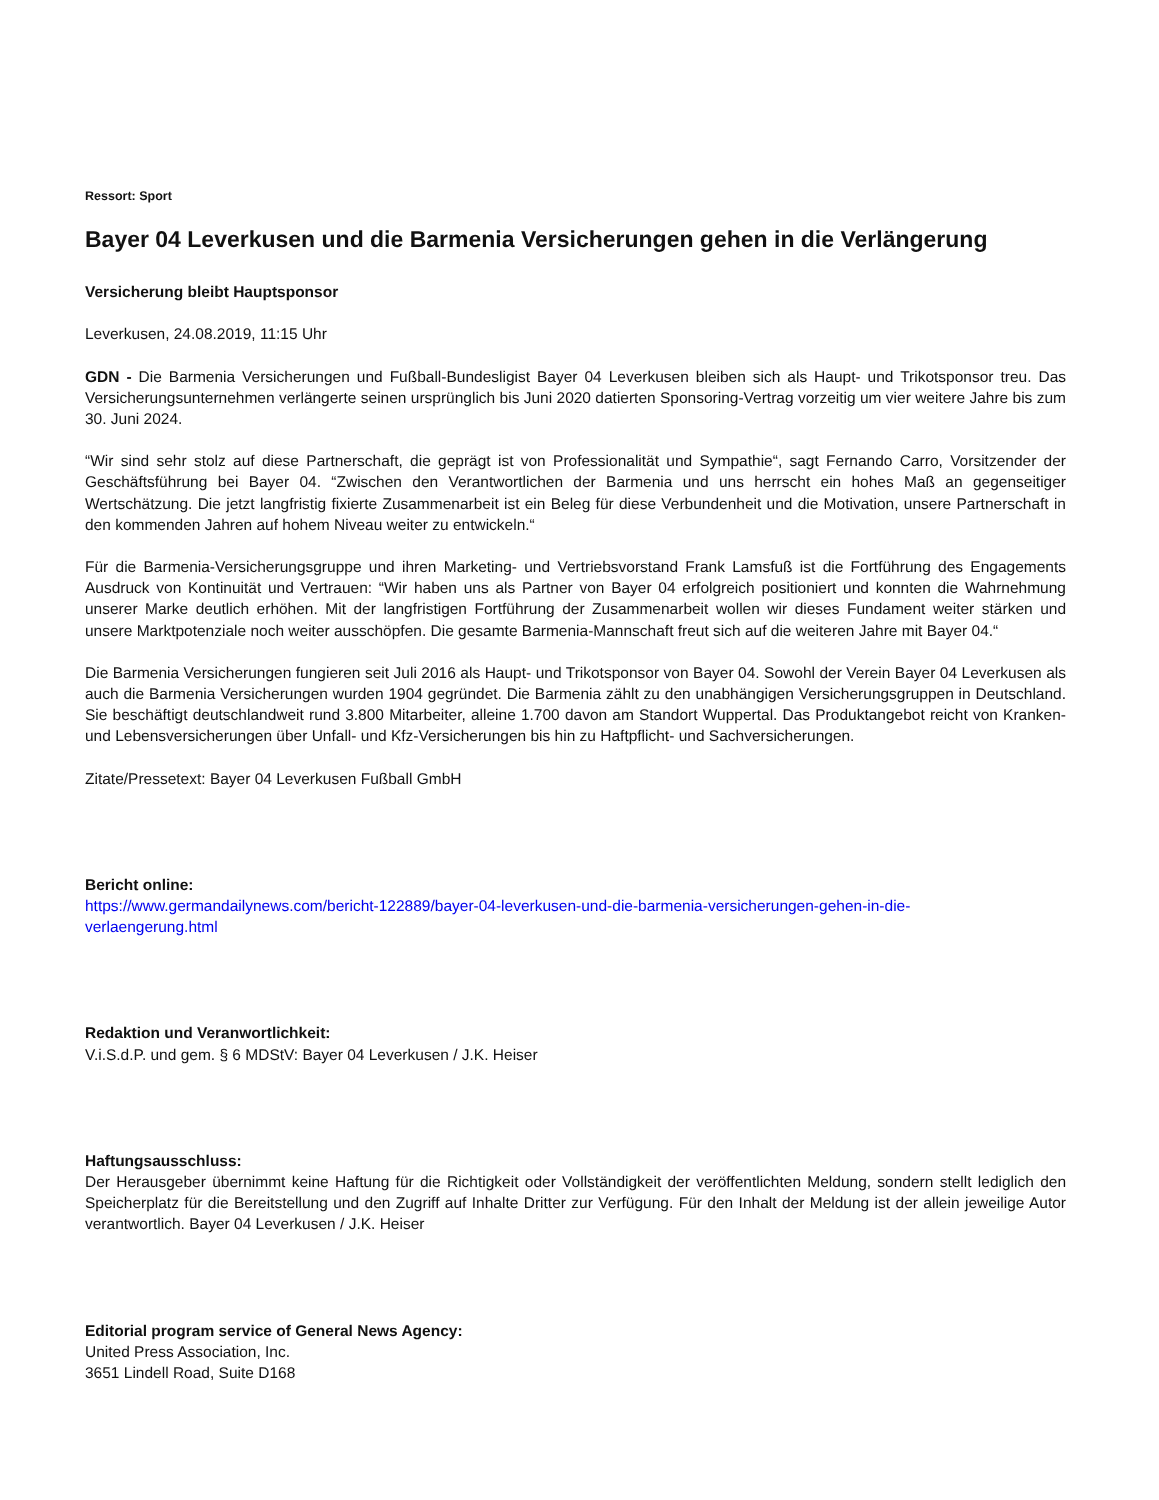Ressort: Sport
Bayer 04 Leverkusen und die Barmenia Versicherungen gehen in die Verlängerung
Versicherung bleibt Hauptsponsor
Leverkusen, 24.08.2019, 11:15 Uhr
GDN - Die Barmenia Versicherungen und Fußball-Bundesligist Bayer 04 Leverkusen bleiben sich als Haupt- und Trikotsponsor treu. Das Versicherungsunternehmen verlängerte seinen ursprünglich bis Juni 2020 datierten Sponsoring-Vertrag vorzeitig um vier weitere Jahre bis zum 30. Juni 2024.
“Wir sind sehr stolz auf diese Partnerschaft, die geprägt ist von Professionalität und Sympathie“, sagt Fernando Carro, Vorsitzender der Geschäftsführung bei Bayer 04. “Zwischen den Verantwortlichen der Barmenia und uns herrscht ein hohes Maß an gegenseitiger Wertschätzung. Die jetzt langfristig fixierte Zusammenarbeit ist ein Beleg für diese Verbundenheit und die Motivation, unsere Partnerschaft in den kommenden Jahren auf hohem Niveau weiter zu entwickeln.“
Für die Barmenia-Versicherungsgruppe und ihren Marketing- und Vertriebsvorstand Frank Lamsfuß ist die Fortführung des Engagements Ausdruck von Kontinuität und Vertrauen: “Wir haben uns als Partner von Bayer 04 erfolgreich positioniert und konnten die Wahrnehmung unserer Marke deutlich erhöhen. Mit der langfristigen Fortführung der Zusammenarbeit wollen wir dieses Fundament weiter stärken und unsere Marktpotenziale noch weiter ausschöpfen. Die gesamte Barmenia-Mannschaft freut sich auf die weiteren Jahre mit Bayer 04.“
Die Barmenia Versicherungen fungieren seit Juli 2016 als Haupt- und Trikotsponsor von Bayer 04. Sowohl der Verein Bayer 04 Leverkusen als auch die Barmenia Versicherungen wurden 1904 gegründet. Die Barmenia zählt zu den unabhängigen Versicherungsgruppen in Deutschland. Sie beschäftigt deutschlandweit rund 3.800 Mitarbeiter, alleine 1.700 davon am Standort Wuppertal. Das Produktangebot reicht von Kranken- und Lebensversicherungen über Unfall- und Kfz-Versicherungen bis hin zu Haftpflicht- und Sachversicherungen.
Zitate/Pressetext: Bayer 04 Leverkusen Fußball GmbH
Bericht online:
https://www.germandailynews.com/bericht-122889/bayer-04-leverkusen-und-die-barmenia-versicherungen-gehen-in-die-
verlaengerung.html
Redaktion und Veranwortlichkeit:
V.i.S.d.P. und gem. § 6 MDStV: Bayer 04 Leverkusen / J.K. Heiser
Haftungsausschluss:
Der Herausgeber übernimmt keine Haftung für die Richtigkeit oder Vollständigkeit der veröffentlichten Meldung, sondern stellt lediglich den Speicherplatz für die Bereitstellung und den Zugriff auf Inhalte Dritter zur Verfügung. Für den Inhalt der Meldung ist der allein jeweilige Autor verantwortlich. Bayer 04 Leverkusen / J.K. Heiser
Editorial program service of General News Agency:
United Press Association, Inc.
3651 Lindell Road, Suite D168